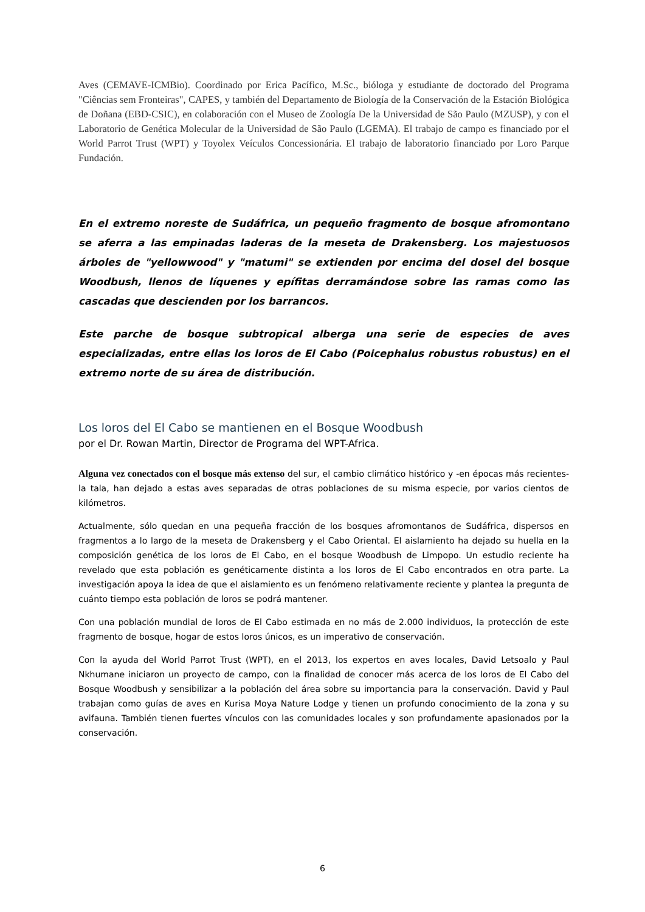Aves (CEMAVE-ICMBio). Coordinado por Erica Pacífico, M.Sc., bióloga y estudiante de doctorado del Programa "Ciências sem Fronteiras", CAPES, y también del Departamento de Biología de la Conservación de la Estación Biológica de Doñana (EBD-CSIC), en colaboración con el Museo de Zoología De la Universidad de São Paulo (MZUSP), y con el Laboratorio de Genética Molecular de la Universidad de São Paulo (LGEMA). El trabajo de campo es financiado por el World Parrot Trust (WPT) y Toyolex Veículos Concessionária. El trabajo de laboratorio financiado por Loro Parque Fundación.
En el extremo noreste de Sudáfrica, un pequeño fragmento de bosque afromontano se aferra a las empinadas laderas de la meseta de Drakensberg. Los majestuosos árboles de "yellowwood" y "matumi" se extienden por encima del dosel del bosque Woodbush, llenos de líquenes y epífitas derramándose sobre las ramas como las cascadas que descienden por los barrancos.
Este parche de bosque subtropical alberga una serie de especies de aves especializadas, entre ellas los loros de El Cabo (Poicephalus robustus robustus) en el extremo norte de su área de distribución.
Los loros del El Cabo se mantienen en el Bosque Woodbush
por el Dr. Rowan Martin, Director de Programa del WPT-Africa.
Alguna vez conectados con el bosque más extenso del sur, el cambio climático histórico y -en épocas más recientes- la tala, han dejado a estas aves separadas de otras poblaciones de su misma especie, por varios cientos de kilómetros.
Actualmente, sólo quedan en una pequeña fracción de los bosques afromontanos de Sudáfrica, dispersos en fragmentos a lo largo de la meseta de Drakensberg y el Cabo Oriental. El aislamiento ha dejado su huella en la composición genética de los loros de El Cabo, en el bosque Woodbush de Limpopo. Un estudio reciente ha revelado que esta población es genéticamente distinta a los loros de El Cabo encontrados en otra parte. La investigación apoya la idea de que el aislamiento es un fenómeno relativamente reciente y plantea la pregunta de cuánto tiempo esta población de loros se podrá mantener.
Con una población mundial de loros de El Cabo estimada en no más de 2.000 individuos, la protección de este fragmento de bosque, hogar de estos loros únicos, es un imperativo de conservación.
Con la ayuda del World Parrot Trust (WPT), en el 2013, los expertos en aves locales, David Letsoalo y Paul Nkhumane iniciaron un proyecto de campo, con la finalidad de conocer más acerca de los loros de El Cabo del Bosque Woodbush y sensibilizar a la población del área sobre su importancia para la conservación. David y Paul trabajan como guías de aves en Kurisa Moya Nature Lodge y tienen un profundo conocimiento de la zona y su avifauna. También tienen fuertes vínculos con las comunidades locales y son profundamente apasionados por la conservación.
6